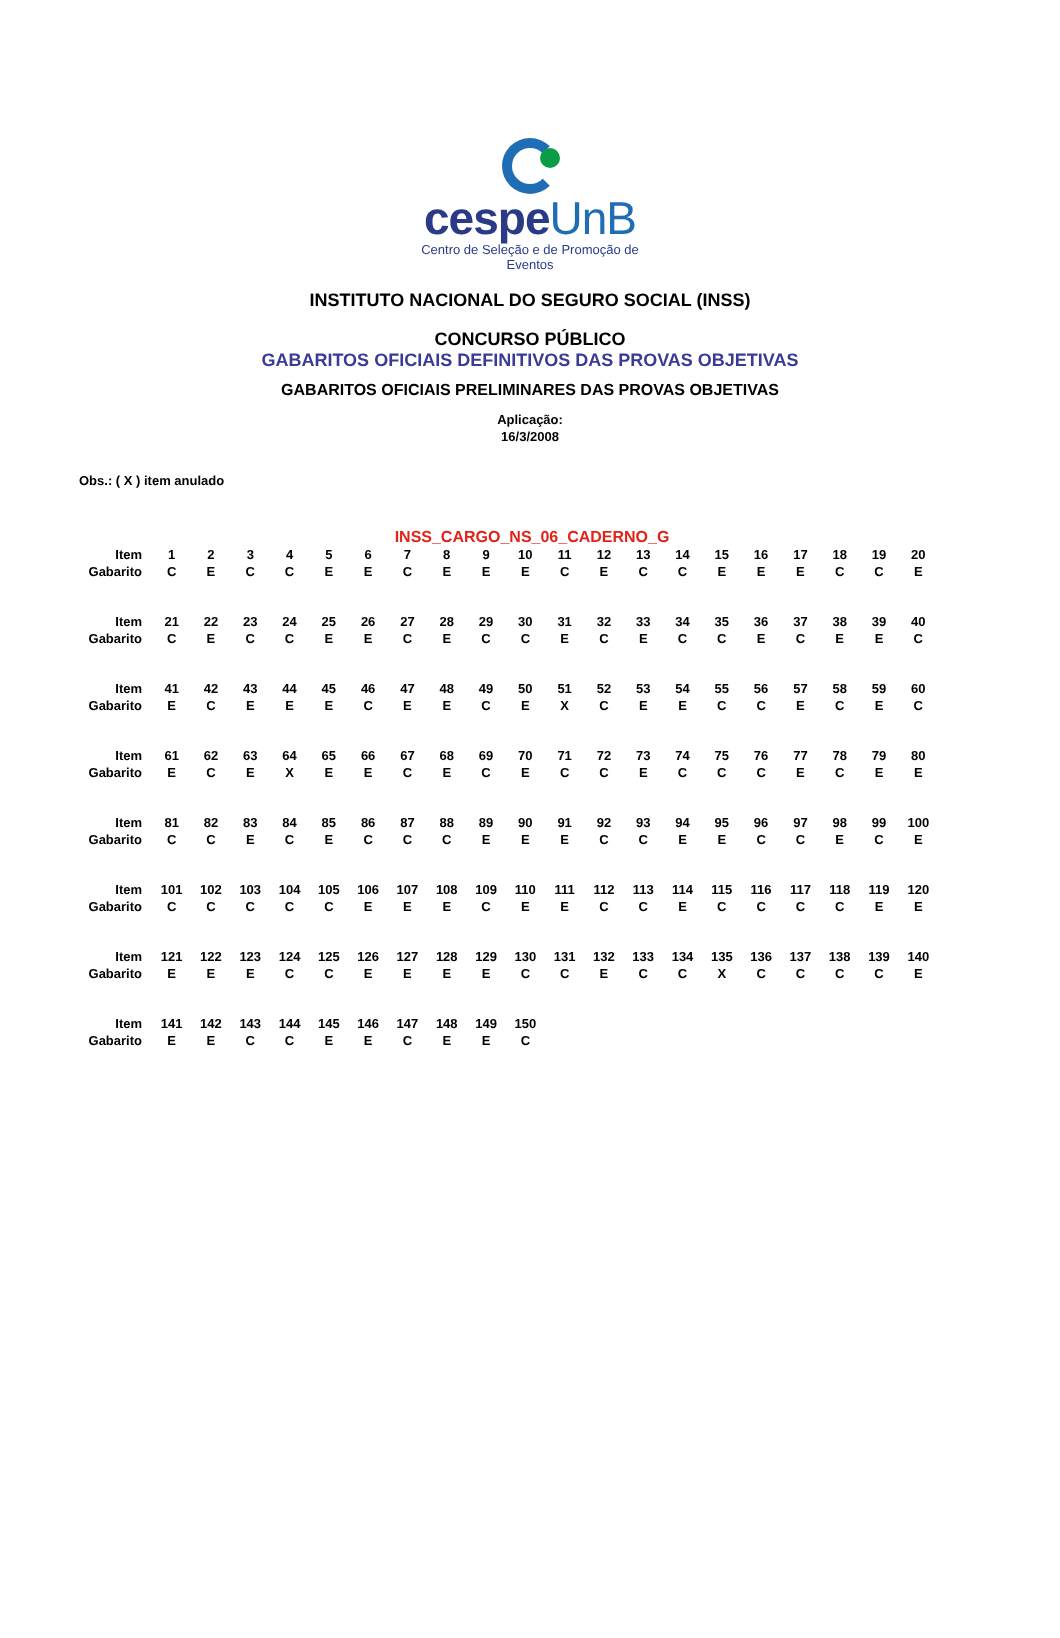cespeUnB
Centro de Seleção e de Promoção de Eventos
INSTITUTO NACIONAL DO SEGURO SOCIAL (INSS)
CONCURSO PÚBLICO
GABARITOS OFICIAIS DEFINITIVOS DAS PROVAS OBJETIVAS
GABARITOS OFICIAIS PRELIMINARES DAS PROVAS OBJETIVAS
Aplicação:
16/3/2008
Obs.: ( X ) item anulado
INSS_CARGO_NS_06_CADERNO_G
| Item | 1 | 2 | 3 | 4 | 5 | 6 | 7 | 8 | 9 | 10 | 11 | 12 | 13 | 14 | 15 | 16 | 17 | 18 | 19 | 20 |
| Gabarito | C | E | C | C | E | E | C | E | E | E | C | E | C | C | E | E | E | C | C | E |
| Item | 21 | 22 | 23 | 24 | 25 | 26 | 27 | 28 | 29 | 30 | 31 | 32 | 33 | 34 | 35 | 36 | 37 | 38 | 39 | 40 |
| Gabarito | C | E | C | C | E | E | C | E | C | C | E | C | E | C | C | E | C | E | E | C |
| Item | 41 | 42 | 43 | 44 | 45 | 46 | 47 | 48 | 49 | 50 | 51 | 52 | 53 | 54 | 55 | 56 | 57 | 58 | 59 | 60 |
| Gabarito | E | C | E | E | E | C | E | E | C | E | X | C | E | E | C | C | E | C | E | C |
| Item | 61 | 62 | 63 | 64 | 65 | 66 | 67 | 68 | 69 | 70 | 71 | 72 | 73 | 74 | 75 | 76 | 77 | 78 | 79 | 80 |
| Gabarito | E | C | E | X | E | E | C | E | C | E | C | C | E | C | C | C | E | C | E | E |
| Item | 81 | 82 | 83 | 84 | 85 | 86 | 87 | 88 | 89 | 90 | 91 | 92 | 93 | 94 | 95 | 96 | 97 | 98 | 99 | 100 |
| Gabarito | C | C | E | C | E | C | C | C | E | E | E | C | C | E | E | C | C | E | C | E |
| Item | 101 | 102 | 103 | 104 | 105 | 106 | 107 | 108 | 109 | 110 | 111 | 112 | 113 | 114 | 115 | 116 | 117 | 118 | 119 | 120 |
| Gabarito | C | C | C | C | C | E | E | E | C | E | E | C | C | E | C | C | C | C | E | E |
| Item | 121 | 122 | 123 | 124 | 125 | 126 | 127 | 128 | 129 | 130 | 131 | 132 | 133 | 134 | 135 | 136 | 137 | 138 | 139 | 140 |
| Gabarito | E | E | E | C | C | E | E | E | E | C | C | E | C | C | X | C | C | C | C | E |
| Item | 141 | 142 | 143 | 144 | 145 | 146 | 147 | 148 | 149 | 150 | | | | | | | | | | |
| Gabarito | E | E | C | C | E | E | C | E | E | C | | | | | | | | | | |